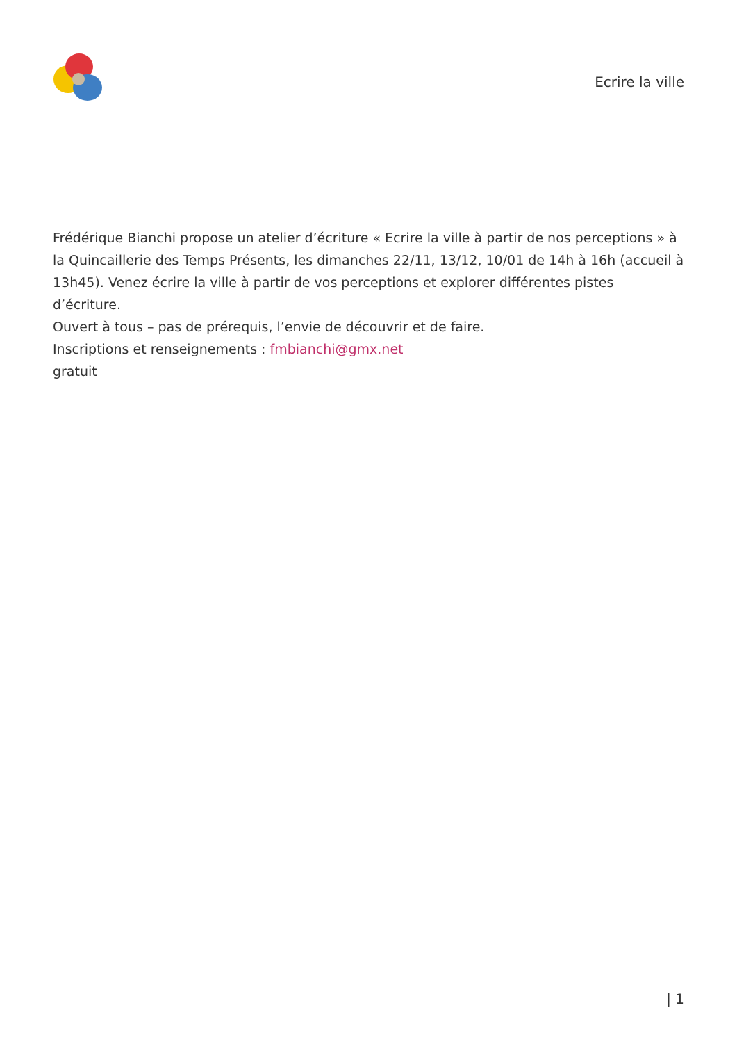Ecrire la ville
Frédérique Bianchi propose un atelier d’écriture « Ecrire la ville à partir de nos perceptions » à la Quincaillerie des Temps Présents, les dimanches 22/11, 13/12, 10/01 de 14h à 16h (accueil à 13h45). Venez écrire la ville à partir de vos perceptions et explorer différentes pistes d’écriture.
Ouvert à tous – pas de prérequis, l’envie de découvrir et de faire.
Inscriptions et renseignements : fmbianchi@gmx.net
gratuit
| 1